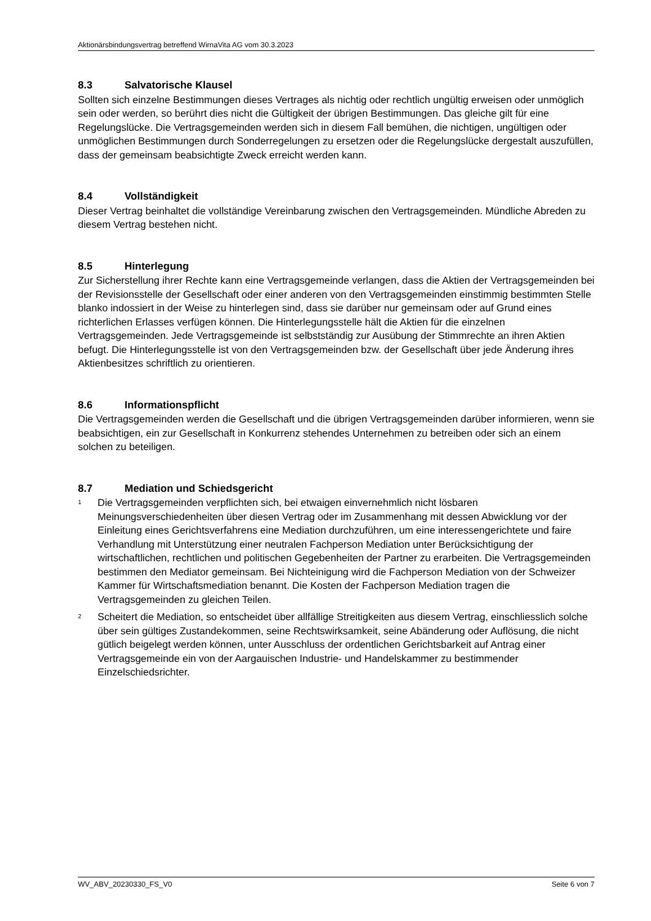Aktionärsbindungsvertrag betreffend WirnaVita AG vom 30.3.2023
8.3 Salvatorische Klausel
Sollten sich einzelne Bestimmungen dieses Vertrages als nichtig oder rechtlich ungültig erweisen oder unmöglich sein oder werden, so berührt dies nicht die Gültigkeit der übrigen Bestimmungen. Das gleiche gilt für eine Regelungslücke. Die Vertragsgemeinden werden sich in diesem Fall bemühen, die nichtigen, ungültigen oder unmöglichen Bestimmungen durch Sonderregelungen zu ersetzen oder die Regelungslücke dergestalt auszufüllen, dass der gemeinsam beabsichtigte Zweck erreicht werden kann.
8.4 Vollständigkeit
Dieser Vertrag beinhaltet die vollständige Vereinbarung zwischen den Vertragsgemeinden. Mündliche Abreden zu diesem Vertrag bestehen nicht.
8.5 Hinterlegung
Zur Sicherstellung ihrer Rechte kann eine Vertragsgemeinde verlangen, dass die Aktien der Vertragsgemeinden bei der Revisionsstelle der Gesellschaft oder einer anderen von den Vertragsgemeinden einstimmig bestimmten Stelle blanko indossiert in der Weise zu hinterlegen sind, dass sie darüber nur gemeinsam oder auf Grund eines richterlichen Erlasses verfügen können. Die Hinterlegungsstelle hält die Aktien für die einzelnen Vertragsgemeinden. Jede Vertragsgemeinde ist selbstständig zur Ausübung der Stimmrechte an ihren Aktien befugt. Die Hinterlegungsstelle ist von den Vertragsgemeinden bzw. der Gesellschaft über jede Änderung ihres Aktienbesitzes schriftlich zu orientieren.
8.6 Informationspflicht
Die Vertragsgemeinden werden die Gesellschaft und die übrigen Vertragsgemeinden darüber informieren, wenn sie beabsichtigen, ein zur Gesellschaft in Konkurrenz stehendes Unternehmen zu betreiben oder sich an einem solchen zu beteiligen.
8.7 Mediation und Schiedsgericht
<sup>1</sup>
Die Vertragsgemeinden verpflichten sich, bei etwaigen einvernehmlich nicht lösbaren Meinungsverschiedenheiten über diesen Vertrag oder im Zusammenhang mit dessen Abwicklung vor der Einleitung eines Gerichtsverfahrens eine Mediation durchzuführen, um eine interessengerichtete und faire Verhandlung mit Unterstützung einer neutralen Fachperson Mediation unter Berücksichtigung der wirtschaftlichen, rechtlichen und politischen Gegebenheiten der Partner zu erarbeiten. Die Vertragsgemeinden bestimmen den Mediator gemeinsam. Bei Nichteinigung wird die Fachperson Mediation von der Schweizer Kammer für Wirtschaftsmediation benannt. Die Kosten der Fachperson Mediation tragen die Vertragsgemeinden zu gleichen Teilen.
<sup>2</sup>
Scheitert die Mediation, so entscheidet über allfällige Streitigkeiten aus diesem Vertrag, einschliesslich solche über sein gültiges Zustandekommen, seine Rechtswirksamkeit, seine Abänderung oder Auflösung, die nicht gütlich beigelegt werden können, unter Ausschluss der ordentlichen Gerichtsbarkeit auf Antrag einer Vertragsgemeinde ein von der Aargauischen Industrie- und Handelskammer zu bestimmender Einzelschiedsrichter.
WV_ABV_20230330_FS_V0 Seite 6 von 7